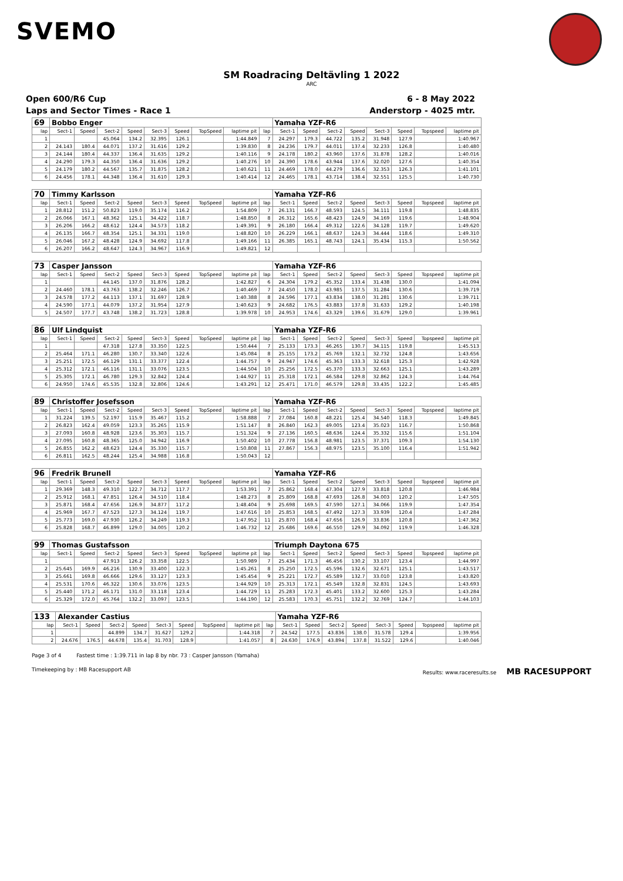SVEMO
SM Roadracing Deltävling 1 2022
ARC
Open 600/R6 Cup 6 - 8 May 2022
Laps and Sector Times - Race 1 Anderstorp - 4025 mtr.
| 69 | Bobbo Enger | | | | | | | | | Yamaha YZF-R6 | | | | | | | |
| lap | Sect-1 | Speed | Sect-2 | Speed | Sect-3 | Speed | TopSpeed | laptime pit | lap | Sect-1 | Speed | Sect-2 | Speed | Sect-3 | Speed | Topspeed | laptime pit |
| 1 | | | 45.064 | 134.2 | 32.395 | 126.1 | | 1:44.849 | 7 | 24.297 | 179.3 | 44.722 | 135.2 | 31.948 | 127.9 | | 1:40.967 |
| 2 | 24.143 | 180.4 | 44.071 | 137.2 | 31.616 | 129.2 | | 1:39.830 | 8 | 24.236 | 179.7 | 44.011 | 137.4 | 32.233 | 126.8 | | 1:40.480 |
| 3 | 24.144 | 180.4 | 44.337 | 136.4 | 31.635 | 129.2 | | 1:40.116 | 9 | 24.178 | 180.2 | 43.960 | 137.6 | 31.878 | 128.2 | | 1:40.016 |
| 4 | 24.290 | 179.3 | 44.350 | 136.4 | 31.636 | 129.2 | | 1:40.276 | 10 | 24.390 | 178.6 | 43.944 | 137.6 | 32.020 | 127.6 | | 1:40.354 |
| 5 | 24.179 | 180.2 | 44.567 | 135.7 | 31.875 | 128.2 | | 1:40.621 | 11 | 24.469 | 178.0 | 44.279 | 136.6 | 32.353 | 126.3 | | 1:41.101 |
| 6 | 24.456 | 178.1 | 44.348 | 136.4 | 31.610 | 129.3 | | 1:40.414 | 12 | 24.465 | 178.1 | 43.714 | 138.4 | 32.551 | 125.5 | | 1:40.730 |
| 70 | Timmy Karlsson | | | | | | | | | Yamaha YZF-R6 | | | | | | | |
| lap | Sect-1 | Speed | Sect-2 | Speed | Sect-3 | Speed | TopSpeed | laptime pit | lap | Sect-1 | Speed | Sect-2 | Speed | Sect-3 | Speed | Topspeed | laptime pit |
| 1 | 28.812 | 151.2 | 50.823 | 119.0 | 35.174 | 116.2 | | 1:54.809 | 7 | 26.131 | 166.7 | 48.593 | 124.5 | 34.111 | 119.8 | | 1:48.835 |
| 2 | 26.066 | 167.1 | 48.362 | 125.1 | 34.422 | 118.7 | | 1:48.850 | 8 | 26.312 | 165.6 | 48.423 | 124.9 | 34.169 | 119.6 | | 1:48.904 |
| 3 | 26.206 | 166.2 | 48.612 | 124.4 | 34.573 | 118.2 | | 1:49.391 | 9 | 26.180 | 166.4 | 49.312 | 122.6 | 34.128 | 119.7 | | 1:49.620 |
| 4 | 26.135 | 166.7 | 48.354 | 125.1 | 34.331 | 119.0 | | 1:48.820 | 10 | 26.229 | 166.1 | 48.637 | 124.3 | 34.444 | 118.6 | | 1:49.310 |
| 5 | 26.046 | 167.2 | 48.428 | 124.9 | 34.692 | 117.8 | | 1:49.166 | 11 | 26.385 | 165.1 | 48.743 | 124.1 | 35.434 | 115.3 | | 1:50.562 |
| 6 | 26.207 | 166.2 | 48.647 | 124.3 | 34.967 | 116.9 | | 1:49.821 | 12 | | | | | | | | |
| 73 | Casper Jansson | | | | | | | | | Yamaha YZF-R6 | | | | | | | |
| lap | Sect-1 | Speed | Sect-2 | Speed | Sect-3 | Speed | TopSpeed | laptime pit | lap | Sect-1 | Speed | Sect-2 | Speed | Sect-3 | Speed | Topspeed | laptime pit |
| 1 | | | 44.145 | 137.0 | 31.876 | 128.2 | | 1:42.827 | 6 | 24.304 | 179.2 | 45.352 | 133.4 | 31.438 | 130.0 | | 1:41.094 |
| 2 | 24.460 | 178.1 | 43.763 | 138.2 | 32.246 | 126.7 | | 1:40.469 | 7 | 24.450 | 178.2 | 43.985 | 137.5 | 31.284 | 130.6 | | 1:39.719 |
| 3 | 24.578 | 177.2 | 44.113 | 137.1 | 31.697 | 128.9 | | 1:40.388 | 8 | 24.596 | 177.1 | 43.834 | 138.0 | 31.281 | 130.6 | | 1:39.711 |
| 4 | 24.590 | 177.1 | 44.079 | 137.2 | 31.954 | 127.9 | | 1:40.623 | 9 | 24.682 | 176.5 | 43.883 | 137.8 | 31.633 | 129.2 | | 1:40.198 |
| 5 | 24.507 | 177.7 | 43.748 | 138.2 | 31.723 | 128.8 | | 1:39.978 | 10 | 24.953 | 174.6 | 43.329 | 139.6 | 31.679 | 129.0 | | 1:39.961 |
| 86 | Ulf Lindquist | | | | | | | | | Yamaha YZF-R6 | | | | | | | |
| lap | Sect-1 | Speed | Sect-2 | Speed | Sect-3 | Speed | TopSpeed | laptime pit | lap | Sect-1 | Speed | Sect-2 | Speed | Sect-3 | Speed | Topspeed | laptime pit |
| 1 | | | 47.318 | 127.8 | 33.350 | 122.5 | | 1:50.444 | 7 | 25.133 | 173.3 | 46.265 | 130.7 | 34.115 | 119.8 | | 1:45.513 |
| 2 | 25.464 | 171.1 | 46.280 | 130.7 | 33.340 | 122.6 | | 1:45.084 | 8 | 25.155 | 173.2 | 45.769 | 132.1 | 32.732 | 124.8 | | 1:43.656 |
| 3 | 25.251 | 172.5 | 46.129 | 131.1 | 33.377 | 122.4 | | 1:44.757 | 9 | 24.947 | 174.6 | 45.363 | 133.3 | 32.618 | 125.3 | | 1:42.928 |
| 4 | 25.312 | 172.1 | 46.116 | 131.1 | 33.076 | 123.5 | | 1:44.504 | 10 | 25.256 | 172.5 | 45.370 | 133.3 | 32.663 | 125.1 | | 1:43.289 |
| 5 | 25.305 | 172.1 | 46.780 | 129.3 | 32.842 | 124.4 | | 1:44.927 | 11 | 25.318 | 172.1 | 46.584 | 129.8 | 32.862 | 124.3 | | 1:44.764 |
| 6 | 24.950 | 174.6 | 45.535 | 132.8 | 32.806 | 124.6 | | 1:43.291 | 12 | 25.471 | 171.0 | 46.579 | 129.8 | 33.435 | 122.2 | | 1:45.485 |
| 89 | Christoffer Josefsson | | | | | | | | | Yamaha YZF-R6 | | | | | | | |
| lap | Sect-1 | Speed | Sect-2 | Speed | Sect-3 | Speed | TopSpeed | laptime pit | lap | Sect-1 | Speed | Sect-2 | Speed | Sect-3 | Speed | Topspeed | laptime pit |
| 1 | 31.224 | 139.5 | 52.197 | 115.9 | 35.467 | 115.2 | | 1:58.888 | 7 | 27.084 | 160.8 | 48.221 | 125.4 | 34.540 | 118.3 | | 1:49.845 |
| 2 | 26.823 | 162.4 | 49.059 | 123.3 | 35.265 | 115.9 | | 1:51.147 | 8 | 26.840 | 162.3 | 49.005 | 123.4 | 35.023 | 116.7 | | 1:50.868 |
| 3 | 27.093 | 160.8 | 48.928 | 123.6 | 35.303 | 115.7 | | 1:51.324 | 9 | 27.136 | 160.5 | 48.636 | 124.4 | 35.332 | 115.6 | | 1:51.104 |
| 4 | 27.095 | 160.8 | 48.365 | 125.0 | 34.942 | 116.9 | | 1:50.402 | 10 | 27.778 | 156.8 | 48.981 | 123.5 | 37.371 | 109.3 | | 1:54.130 |
| 5 | 26.855 | 162.2 | 48.623 | 124.4 | 35.330 | 115.7 | | 1:50.808 | 11 | 27.867 | 156.3 | 48.975 | 123.5 | 35.100 | 116.4 | | 1:51.942 |
| 6 | 26.811 | 162.5 | 48.244 | 125.4 | 34.988 | 116.8 | | 1:50.043 | 12 | | | | | | | | |
| 96 | Fredrik Brunell | | | | | | | | | Yamaha YZF-R6 | | | | | | | |
| lap | Sect-1 | Speed | Sect-2 | Speed | Sect-3 | Speed | TopSpeed | laptime pit | lap | Sect-1 | Speed | Sect-2 | Speed | Sect-3 | Speed | Topspeed | laptime pit |
| 1 | 29.369 | 148.3 | 49.310 | 122.7 | 34.712 | 117.7 | | 1:53.391 | 7 | 25.862 | 168.4 | 47.304 | 127.9 | 33.818 | 120.8 | | 1:46.984 |
| 2 | 25.912 | 168.1 | 47.851 | 126.4 | 34.510 | 118.4 | | 1:48.273 | 8 | 25.809 | 168.8 | 47.693 | 126.8 | 34.003 | 120.2 | | 1:47.505 |
| 3 | 25.871 | 168.4 | 47.656 | 126.9 | 34.877 | 117.2 | | 1:48.404 | 9 | 25.698 | 169.5 | 47.590 | 127.1 | 34.066 | 119.9 | | 1:47.354 |
| 4 | 25.969 | 167.7 | 47.523 | 127.3 | 34.124 | 119.7 | | 1:47.616 | 10 | 25.853 | 168.5 | 47.492 | 127.3 | 33.939 | 120.4 | | 1:47.284 |
| 5 | 25.773 | 169.0 | 47.930 | 126.2 | 34.249 | 119.3 | | 1:47.952 | 11 | 25.870 | 168.4 | 47.656 | 126.9 | 33.836 | 120.8 | | 1:47.362 |
| 6 | 25.828 | 168.7 | 46.899 | 129.0 | 34.005 | 120.2 | | 1:46.732 | 12 | 25.686 | 169.6 | 46.550 | 129.9 | 34.092 | 119.9 | | 1:46.328 |
| 99 | Thomas Gustafsson | | | | | | | | | Triumph Daytona 675 | | | | | | | |
| lap | Sect-1 | Speed | Sect-2 | Speed | Sect-3 | Speed | TopSpeed | laptime pit | lap | Sect-1 | Speed | Sect-2 | Speed | Sect-3 | Speed | Topspeed | laptime pit |
| 1 | | | 47.913 | 126.2 | 33.358 | 122.5 | | 1:50.989 | 7 | 25.434 | 171.3 | 46.456 | 130.2 | 33.107 | 123.4 | | 1:44.997 |
| 2 | 25.645 | 169.9 | 46.216 | 130.9 | 33.400 | 122.3 | | 1:45.261 | 8 | 25.250 | 172.5 | 45.596 | 132.6 | 32.671 | 125.1 | | 1:43.517 |
| 3 | 25.661 | 169.8 | 46.666 | 129.6 | 33.127 | 123.3 | | 1:45.454 | 9 | 25.221 | 172.7 | 45.589 | 132.7 | 33.010 | 123.8 | | 1:43.820 |
| 4 | 25.531 | 170.6 | 46.322 | 130.6 | 33.076 | 123.5 | | 1:44.929 | 10 | 25.313 | 172.1 | 45.549 | 132.8 | 32.831 | 124.5 | | 1:43.693 |
| 5 | 25.440 | 171.2 | 46.171 | 131.0 | 33.118 | 123.4 | | 1:44.729 | 11 | 25.283 | 172.3 | 45.401 | 133.2 | 32.600 | 125.3 | | 1:43.284 |
| 6 | 25.329 | 172.0 | 45.764 | 132.2 | 33.097 | 123.5 | | 1:44.190 | 12 | 25.583 | 170.3 | 45.751 | 132.2 | 32.769 | 124.7 | | 1:44.103 |
| 133 | Alexander Castius | | | | | | | | | Yamaha YZF-R6 | | | | | | | |
| lap | Sect-1 | Speed | Sect-2 | Speed | Sect-3 | Speed | TopSpeed | laptime pit | lap | Sect-1 | Speed | Sect-2 | Speed | Sect-3 | Speed | Topspeed | laptime pit |
| 1 | | | 44.899 | 134.7 | 31.627 | 129.2 | | 1:44.318 | 7 | 24.542 | 177.5 | 43.836 | 138.0 | 31.578 | 129.4 | | 1:39.956 |
| 2 | 24.676 | 176.5 | 44.678 | 135.4 | 31.703 | 128.9 | | 1:41.057 | 8 | 24.630 | 176.9 | 43.894 | 137.8 | 31.522 | 129.6 | | 1:40.046 |
Page 3 of 4 Fastest time : 1:39.711 in lap 8 by nbr. 73 : Casper Jansson (Yamaha)
Timekeeping by : MB Racesupport AB Results: www.raceresults.se MB RACESUPPORT